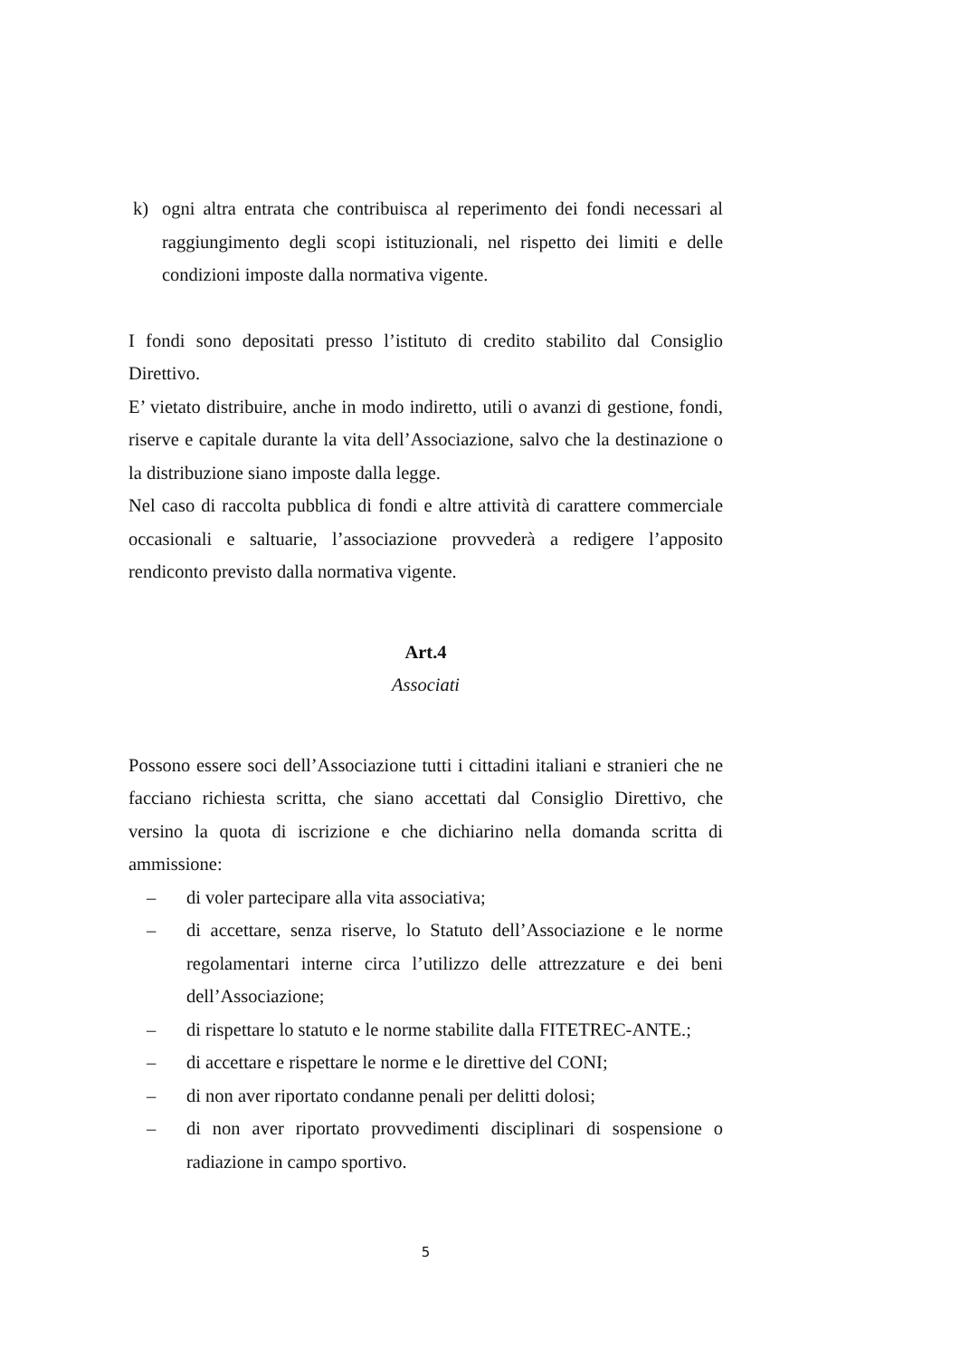k) ogni altra entrata che contribuisca al reperimento dei fondi necessari al raggiungimento degli scopi istituzionali, nel rispetto dei limiti e delle condizioni imposte dalla normativa vigente.
I fondi sono depositati presso l’istituto di credito stabilito dal Consiglio Direttivo.
E’ vietato distribuire, anche in modo indiretto, utili o avanzi di gestione, fondi, riserve e capitale durante la vita dell’Associazione, salvo che la destinazione o la distribuzione siano imposte dalla legge.
Nel caso di raccolta pubblica di fondi e altre attività di carattere commerciale occasionali e saltuarie, l’associazione provvederà a redigere l’apposito rendiconto previsto dalla normativa vigente.
Art.4
Associati
Possono essere soci dell’Associazione tutti i cittadini italiani e stranieri che ne facciano richiesta scritta, che siano accettati dal Consiglio Direttivo, che versino la quota di iscrizione e che dichiarino nella domanda scritta di ammissione:
– di voler partecipare alla vita associativa;
– di accettare, senza riserve, lo Statuto dell’Associazione e le norme regolamentari interne circa l’utilizzo delle attrezzature e dei beni dell’Associazione;
– di rispettare lo statuto e le norme stabilite dalla FITETREC-ANTE.;
– di accettare e rispettare le norme e le direttive del CONI;
– di non aver riportato condanne penali per delitti dolosi;
– di non aver riportato provvedimenti disciplinari di sospensione o radiazione in campo sportivo.
5